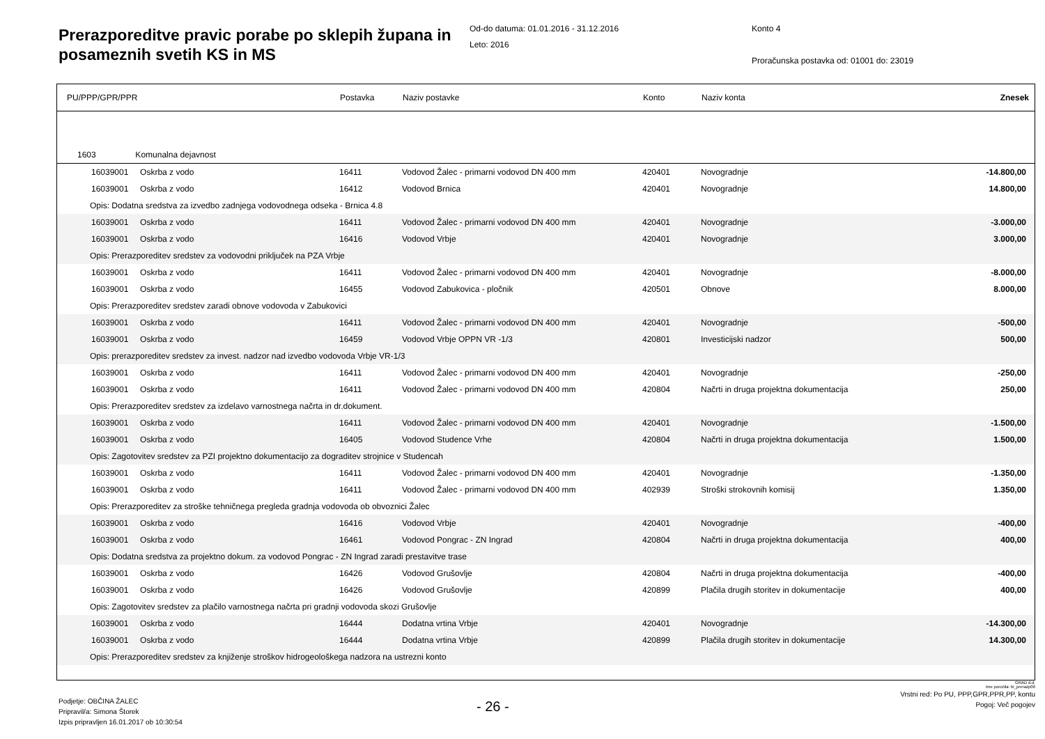Prerazporeditve pravic porabe po sklepih župana in posameznih svetih KS in MS
Od-do datuma: 01.01.2016 - 31.12.2016
Leto: 2016
Konto 4
Proračunska postavka od: 01001 do: 23019
| PU/PPP/GPR/PPR | Postavka | Naziv postavke | Konto | Naziv konta | Znesek |
| --- | --- | --- | --- | --- | --- |
| 1603 Komunalna dejavnost | | | | | |
| 16039001 Oskrba z vodo | 16411 | Vodovod Žalec - primarni vodovod DN 400 mm | 420401 | Novogradnje | -14.800,00 |
| 16039001 Oskrba z vodo | 16412 | Vodovod Brnica | 420401 | Novogradnje | 14.800,00 |
| Opis: Dodatna sredstva za izvedbo zadnjega vodovodnega odseka - Brnica 4.8 | | | | | |
| 16039001 Oskrba z vodo | 16411 | Vodovod Žalec - primarni vodovod DN 400 mm | 420401 | Novogradnje | -3.000,00 |
| 16039001 Oskrba z vodo | 16416 | Vodovod Vrbje | 420401 | Novogradnje | 3.000,00 |
| Opis: Prerazporeditev sredstev za vodovodni priključek na PZA Vrbje | | | | | |
| 16039001 Oskrba z vodo | 16411 | Vodovod Žalec - primarni vodovod DN 400 mm | 420401 | Novogradnje | -8.000,00 |
| 16039001 Oskrba z vodo | 16455 | Vodovod Zabukovica - pločnik | 420501 | Obnove | 8.000,00 |
| Opis: Prerazporeditev sredstev zaradi obnove vodovoda v Zabukovici | | | | | |
| 16039001 Oskrba z vodo | 16411 | Vodovod Žalec - primarni vodovod DN 400 mm | 420401 | Novogradnje | -500,00 |
| 16039001 Oskrba z vodo | 16459 | Vodovod Vrbje OPPN VR -1/3 | 420801 | Investicijski nadzor | 500,00 |
| Opis: prerazporeditev sredstev za invest. nadzor nad izvedbo vodovoda Vrbje VR-1/3 | | | | | |
| 16039001 Oskrba z vodo | 16411 | Vodovod Žalec - primarni vodovod DN 400 mm | 420401 | Novogradnje | -250,00 |
| 16039001 Oskrba z vodo | 16411 | Vodovod Žalec - primarni vodovod DN 400 mm | 420804 | Načrti in druga projektna dokumentacija | 250,00 |
| Opis: Prerazporeditev sredstev za izdelavo varnostnega načrta in dr.dokument. | | | | | |
| 16039001 Oskrba z vodo | 16411 | Vodovod Žalec - primarni vodovod DN 400 mm | 420401 | Novogradnje | -1.500,00 |
| 16039001 Oskrba z vodo | 16405 | Vodovod Studence Vrhe | 420804 | Načrti in druga projektna dokumentacija | 1.500,00 |
| Opis: Zagotovitev sredstev za PZI projektno dokumentacijo za dograditev strojnice v Studencah | | | | | |
| 16039001 Oskrba z vodo | 16411 | Vodovod Žalec - primarni vodovod DN 400 mm | 420401 | Novogradnje | -1.350,00 |
| 16039001 Oskrba z vodo | 16411 | Vodovod Žalec - primarni vodovod DN 400 mm | 402939 | Stroški strokovnih komisij | 1.350,00 |
| Opis: Prerazporeditev za stroške tehničnega pregleda gradnja vodovoda ob obvoznici Žalec | | | | | |
| 16039001 Oskrba z vodo | 16416 | Vodovod Vrbje | 420401 | Novogradnje | -400,00 |
| 16039001 Oskrba z vodo | 16461 | Vodovod Pongrac - ZN Ingrad | 420804 | Načrti in druga projektna dokumentacija | 400,00 |
| Opis: Dodatna sredstva za projektno dokum. za vodovod Pongrac - ZN Ingrad zaradi prestavitve trase | | | | | |
| 16039001 Oskrba z vodo | 16426 | Vodovod Grušovlje | 420804 | Načrti in druga projektna dokumentacija | -400,00 |
| 16039001 Oskrba z vodo | 16426 | Vodovod Grušovlje | 420899 | Plačila drugih storitev in dokumentacije | 400,00 |
| Opis: Zagotovitev sredstev za plačilo varnostnega načrta pri gradnji vodovoda skozi Grušovlje | | | | | |
| 16039001 Oskrba z vodo | 16444 | Dodatna vrtina Vrbje | 420401 | Novogradnje | -14.300,00 |
| 16039001 Oskrba z vodo | 16444 | Dodatna vrtina Vrbje | 420899 | Plačila drugih storitev in dokumentacije | 14.300,00 |
| Opis: Prerazporeditev sredstev za knjiženje stroškov hidrogeološkega nadzora na ustrezni konto | | | | | |
GRAD d.d.
Ime poročila: bi_prerazp06
Podjetje: OBČINA ŽALEC
Pripravil/a: Simona Štorek
Izpis pripravljen 16.01.2017 ob 10:30:54
- 26 -
Vrstni red: Po PU, PPP,GPR,PPR,PP, kontu
Pogoj: Več pogojev